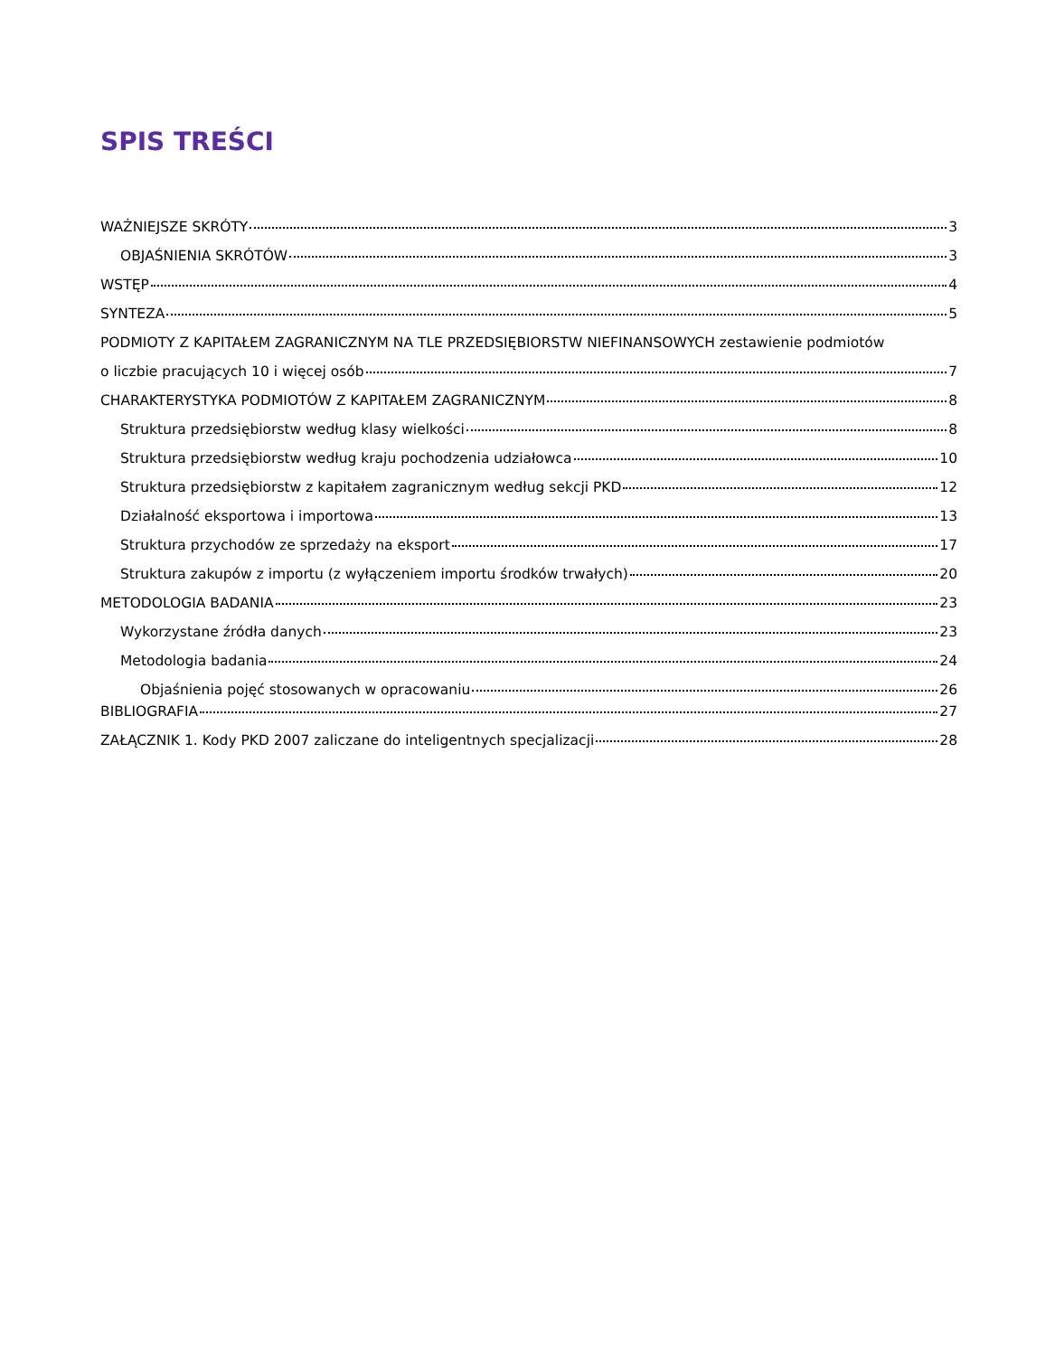SPIS TREŚCI
WAŻNIEJSZE SKRÓTY 3
OBJAŚNIENIA SKRÓTÓW 3
WSTĘP 4
SYNTEZA 5
PODMIOTY Z KAPITAŁEM ZAGRANICZNYM NA TLE PRZEDSIĘBIORSTW NIEFINANSOWYCH zestawienie podmiotów
o liczbie pracujących 10 i więcej osób 7
CHARAKTERYSTYKA PODMIOTÓW Z KAPITAŁEM ZAGRANICZNYM 8
Struktura przedsiębiorstw według klasy wielkości 8
Struktura przedsiębiorstw według kraju pochodzenia udziałowca 10
Struktura przedsiębiorstw z kapitałem zagranicznym według sekcji PKD 12
Działalność eksportowa i importowa 13
Struktura przychodów ze sprzedaży na eksport 17
Struktura zakupów z importu (z wyłączeniem importu środków trwałych) 20
METODOLOGIA BADANIA 23
Wykorzystane źródła danych 23
Metodologia badania 24
Objaśnienia pojęć stosowanych w opracowaniu 26
BIBLIOGRAFIA 27
ZAŁĄCZNIK 1. Kody PKD 2007 zaliczane do inteligentnych specjalizacji 28